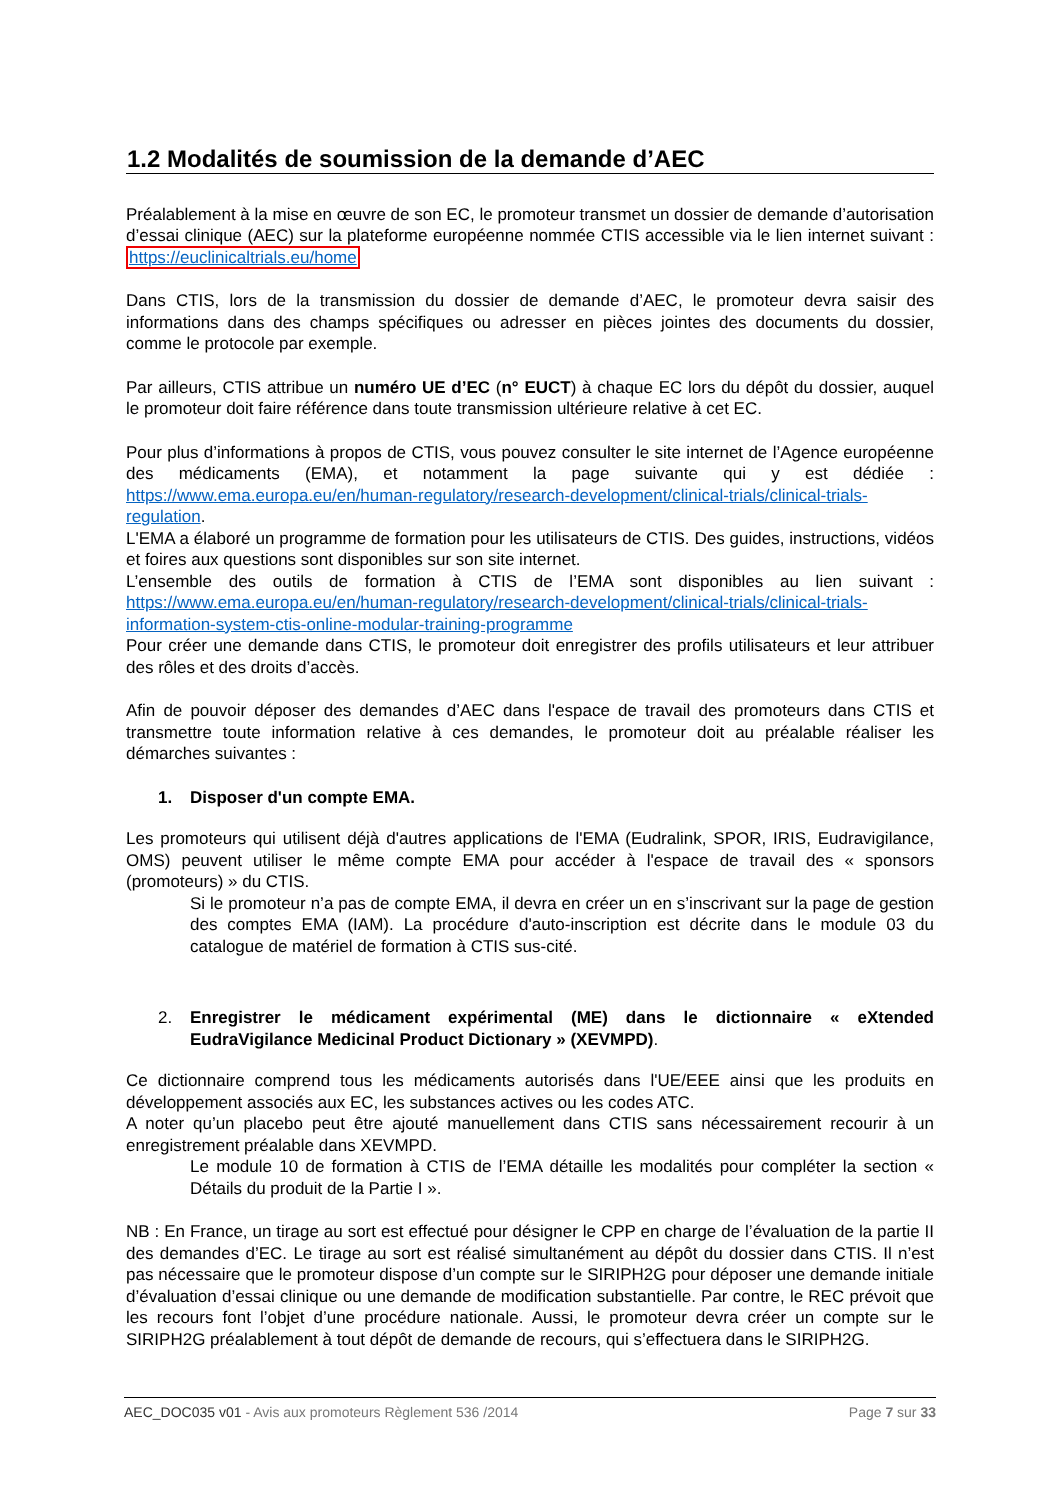1.2 Modalités de soumission de la demande d’AEC
Préalablement à la mise en œuvre de son EC, le promoteur transmet un dossier de demande d’autorisation d’essai clinique (AEC) sur la plateforme européenne nommée CTIS accessible via le lien internet suivant : https://euclinicaltrials.eu/home
Dans CTIS, lors de la transmission du dossier de demande d’AEC, le promoteur devra saisir des informations dans des champs spécifiques ou adresser en pièces jointes des documents du dossier, comme le protocole par exemple.
Par ailleurs, CTIS attribue un numéro UE d’EC (n° EUCT) à chaque EC lors du dépôt du dossier, auquel le promoteur doit faire référence dans toute transmission ultérieure relative à cet EC.
Pour plus d’informations à propos de CTIS, vous pouvez consulter le site internet de l’Agence européenne des médicaments (EMA), et notamment la page suivante qui y est dédiée : https://www.ema.europa.eu/en/human-regulatory/research-development/clinical-trials/clinical-trials-regulation.
L'EMA a élaboré un programme de formation pour les utilisateurs de CTIS. Des guides, instructions, vidéos et foires aux questions sont disponibles sur son site internet.
L’ensemble des outils de formation à CTIS de l’EMA sont disponibles au lien suivant : https://www.ema.europa.eu/en/human-regulatory/research-development/clinical-trials/clinical-trials-information-system-ctis-online-modular-training-programme
Pour créer une demande dans CTIS, le promoteur doit enregistrer des profils utilisateurs et leur attribuer des rôles et des droits d’accès.
Afin de pouvoir déposer des demandes d’AEC dans l'espace de travail des promoteurs dans CTIS et transmettre toute information relative à ces demandes, le promoteur doit au préalable réaliser les démarches suivantes :
1. Disposer d'un compte EMA.
Les promoteurs qui utilisent déjà d'autres applications de l'EMA (Eudralink, SPOR, IRIS, Eudravigilance, OMS) peuvent utiliser le même compte EMA pour accéder à l'espace de travail des « sponsors (promoteurs) » du CTIS.
Si le promoteur n’a pas de compte EMA, il devra en créer un en s’inscrivant sur la page de gestion des comptes EMA (IAM). La procédure d'auto-inscription est décrite dans le module 03 du catalogue de matériel de formation à CTIS sus-cité.
2. Enregistrer le médicament expérimental (ME) dans le dictionnaire « eXtended EudraVigilance Medicinal Product Dictionary » (XEVMPD).
Ce dictionnaire comprend tous les médicaments autorisés dans l'UE/EEE ainsi que les produits en développement associés aux EC, les substances actives ou les codes ATC.
A noter qu’un placebo peut être ajouté manuellement dans CTIS sans nécessairement recourir à un enregistrement préalable dans XEVMPD.
Le module 10 de formation à CTIS de l’EMA détaille les modalités pour compléter la section « Détails du produit de la Partie I ».
NB : En France, un tirage au sort est effectué pour désigner le CPP en charge de l’évaluation de la partie II des demandes d’EC. Le tirage au sort est réalisé simultanément au dépôt du dossier dans CTIS. Il n’est pas nécessaire que le promoteur dispose d’un compte sur le SIRIPH2G pour déposer une demande initiale d’évaluation d’essai clinique ou une demande de modification substantielle. Par contre, le REC prévoit que les recours font l’objet d’une procédure nationale. Aussi, le promoteur devra créer un compte sur le SIRIPH2G préalablement à tout dépôt de demande de recours, qui s’effectuera dans le SIRIPH2G.
AEC_DOC035 v01 - Avis aux promoteurs Règlement 536 /2014 Page 7 sur 33